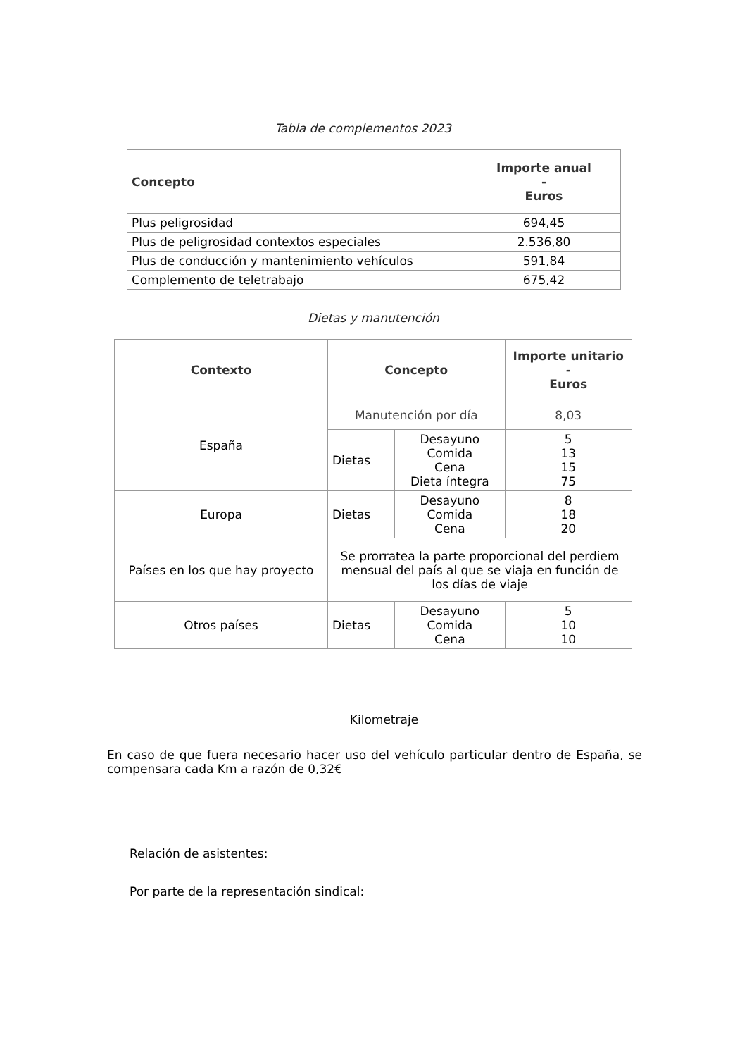Tabla de complementos 2023
| Concepto | Importe anual - Euros |
| --- | --- |
| Plus peligrosidad | 694,45 |
| Plus de peligrosidad contextos especiales | 2.536,80 |
| Plus de conducción y mantenimiento vehículos | 591,84 |
| Complemento de teletrabajo | 675,42 |
Dietas y manutención
| Contexto | Concepto | | Importe unitario - Euros |
| --- | --- | --- | --- |
| España | Manutención por día | | 8,03 |
| | Dietas | Desayuno Comida Cena Dieta íntegra | 5 13 15 75 |
| Europa | Dietas | Desayuno Comida Cena | 8 18 20 |
| Países en los que hay proyecto | Se prorratea la parte proporcional del perdiem mensual del país al que se viaja en función de los días de viaje | | |
| Otros países | Dietas | Desayuno Comida Cena | 5 10 10 |
Kilometraje
En caso de que fuera necesario hacer uso del vehículo particular dentro de España, se compensara cada Km a razón de 0,32€
Relación de asistentes:
Por parte de la representación sindical: